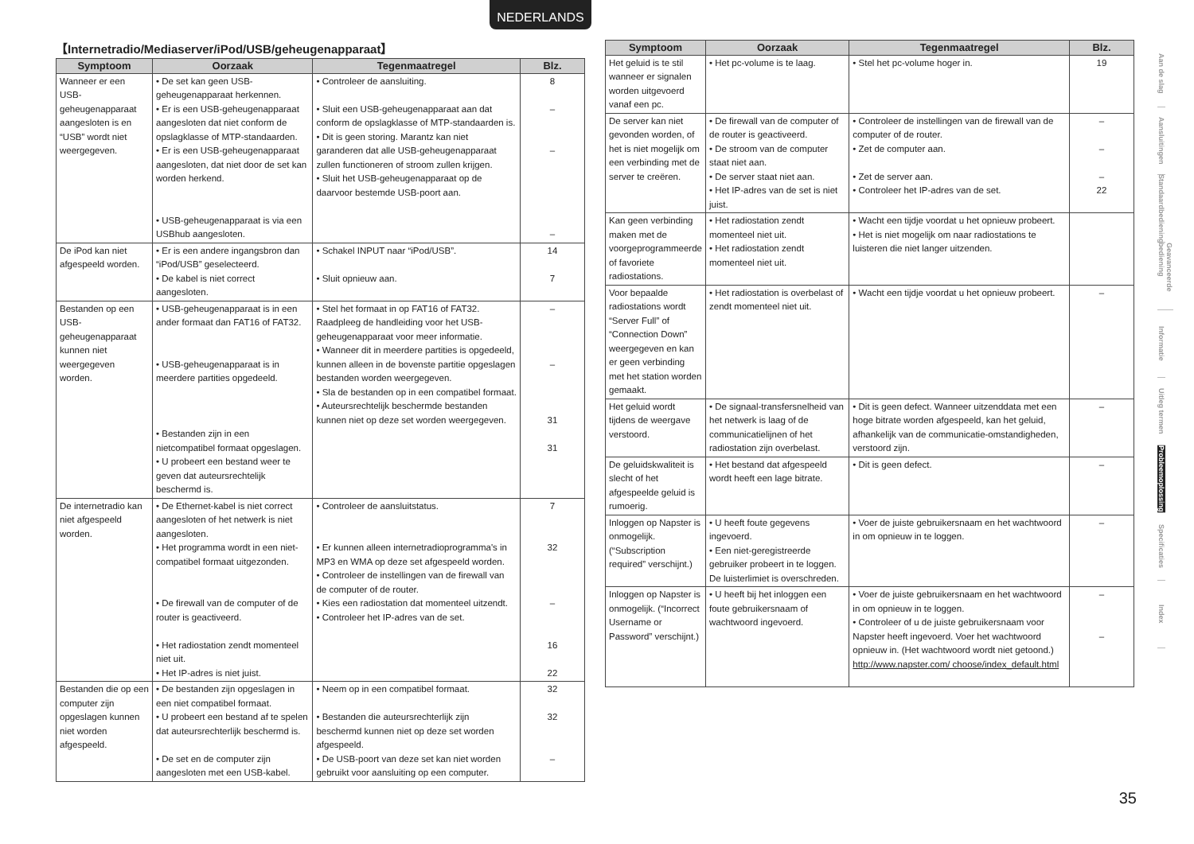NEDERLANDS
【Internetradio/Mediaserver/iPod/USB/geheugenapparaat】
| Symptoom | Oorzaak | Tegenmaatregel | Blz. |
| --- | --- | --- | --- |
| Wanneer er een USB-geheugenapparaat aangesloten is en “USB” wordt niet weergegeven. | • De set kan geen USB-geheugenapparaat herkennen. • Er is een USB-geheugenapparaat aangesloten dat niet conform de opslagklasse of MTP-standaarden. • Er is een USB-geheugenapparaat aangesloten, dat niet door de set kan worden herkend. • USB-geheugenapparaat is via een USBhub aangesloten. | • Controleer de aansluiting. • Sluit een USB-geheugenapparaat aan dat conform de opslagklasse of MTP-standaarden is. • Dit is geen storing. Marantz kan niet garanderen dat alle USB-geheugenapparaat zullen functioneren of stroom zullen krijgen. • Sluit het USB-geheugenapparaat op de daarvoor bestemde USB-poort aan. | 8 – – – |
| De iPod kan niet afgespeeld worden. | • Er is een andere ingangsbron dan “iPod/USB” geselecteerd. • De kabel is niet correct aangesloten. | • Schakel INPUT naar “iPod/USB”. • Sluit opnieuw aan. | 14 7 |
| Bestanden op een USB-geheugenapparaat kunnen niet weergegeven worden. | • USB-geheugenapparaat is in een ander formaat dan FAT16 of FAT32. • USB-geheugenapparaat is in meerdere partities opgedeeld. • Bestanden zijn in een nietcompatibel formaat opgeslagen. • U probeert een bestand weer te geven dat auteursrechtelijk beschermd is. | • Stel het formaat in op FAT16 of FAT32. Raadpleeg de handleiding voor het USB-geheugenapparaat voor meer informatie. • Wanneer dit in meerdere partities is opgedeeld, kunnen alleen in de bovenste partitie opgeslagen bestanden worden weergegeven. • Sla de bestanden op in een compatibel formaat. • Auteursrechtelijk beschermde bestanden kunnen niet op deze set worden weergegeven. | – – 31 31 |
| De internetradio kan niet afgespeeld worden. | • De Ethernet-kabel is niet correct aangesloten of het netwerk is niet aangesloten. • Het programma wordt in een niet-compatibel formaat uitgezonden. • De firewall van de computer of de router is geactiveerd. • Het radiostation zendt momenteel niet uit. • Het IP-adres is niet juist. | • Controleer de aansluitstatus. • Er kunnen alleen internetradioprogramma's in MP3 en WMA op deze set afgespeeld worden. • Controleer de instellingen van de firewall van de computer of de router. • Kies een radiostation dat momenteel uitzendt. • Controleer het IP-adres van de set. | 7 32 – 16 22 |
| Bestanden die op een computer zijn opgeslagen kunnen niet worden afgespeeld. | • De bestanden zijn opgeslagen in een niet compatibel formaat. • U probeert een bestand af te spelen dat auteursrechterlijk beschermd is. • De set en de computer zijn aangesloten met een USB-kabel. | • Neem op in een compatibel formaat. • Bestanden die auteursrechterlijk zijn beschermd kunnen niet op deze set worden afgespeeld. • De USB-poort van deze set kan niet worden gebruikt voor aansluiting op een computer. | 32 32 – |
| Symptoom | Oorzaak | Tegenmaatregel | Blz. |
| --- | --- | --- | --- |
| Het geluid is te stil wanneer er signalen worden uitgevoerd vanaf een pc. | • Het pc-volume is te laag. | • Stel het pc-volume hoger in. | 19 |
| De server kan niet gevonden worden, of het is niet mogelijk om een verbinding met de server te creëren. | • De firewall van de computer of de router is geactiveerd. • De stroom van de computer staat niet aan. • De server staat niet aan. • Het IP-adres van de set is niet juist. | • Controleer de instellingen van de firewall van de computer of de router. • Zet de computer aan. • Zet de server aan. • Controleer het IP-adres van de set. | – – – 22 |
| Kan geen verbinding maken met de voorgeprogrammeerde of favoriete radiostations. | • Het radiostation zendt momenteel niet uit. • Het radiostation zendt momenteel niet uit. | • Wacht een tijdje voordat u het opnieuw probeert. • Het is niet mogelijk om naar radiostations te luisteren die niet langer uitzenden. | |
| Voor bepaalde radiostations wordt “Server Full” of “Connection Down” weergegeven en kan er geen verbinding met het station worden gemaakt. | • Het radiostation is overbelast of zendt momenteel niet uit. | • Wacht een tijdje voordat u het opnieuw probeert. | – |
| Het geluid wordt tijdens de weergave verstoord. | • De signaal-transfersnelheid van het netwerk is laag of de communicatielijnen of het radiostation zijn overbelast. | • Dit is geen defect. Wanneer uitzenddata met een hoge bitrate worden afgespeeld, kan het geluid, afhankelijk van de communicatie-omstandigheden, verstoord zijn. | – |
| De geluidskwaliteit is slecht of het afgespeelde geluid is rumoerig. | • Het bestand dat afgespeeld wordt heeft een lage bitrate. | • Dit is geen defect. | – |
| Inloggen op Napster is onmogelijk. (“Subscription required” verschijnt.) | • U heeft foute gegevens ingevoerd. • Een niet-geregistreerde gebruiker probeert in te loggen. De luisterlimiet is overschreden. | • Voer de juiste gebruikersnaam en het wachtwoord in om opnieuw in te loggen. | – |
| Inloggen op Napster is onmogelijk. (“Incorrect Username or Password” verschijnt.) | • U heeft bij het inloggen een foute gebruikersnaam of wachtwoord ingevoerd. | • Voer de juiste gebruikersnaam en het wachtwoord in om opnieuw in te loggen. • Controleer of u de juiste gebruikersnaam voor Napster heeft ingevoerd. Voer het wachtwoord opnieuw in. (Het wachtwoord wordt niet getoond.) http://www.napster.com/ choose/index_default.html | – – |
Aan de slag
Aansluitingen
Standaardbediening
Geavanceerde bediening
Informatie
Uitleg termen
Probleemoplossing
Specificaties
Index
35